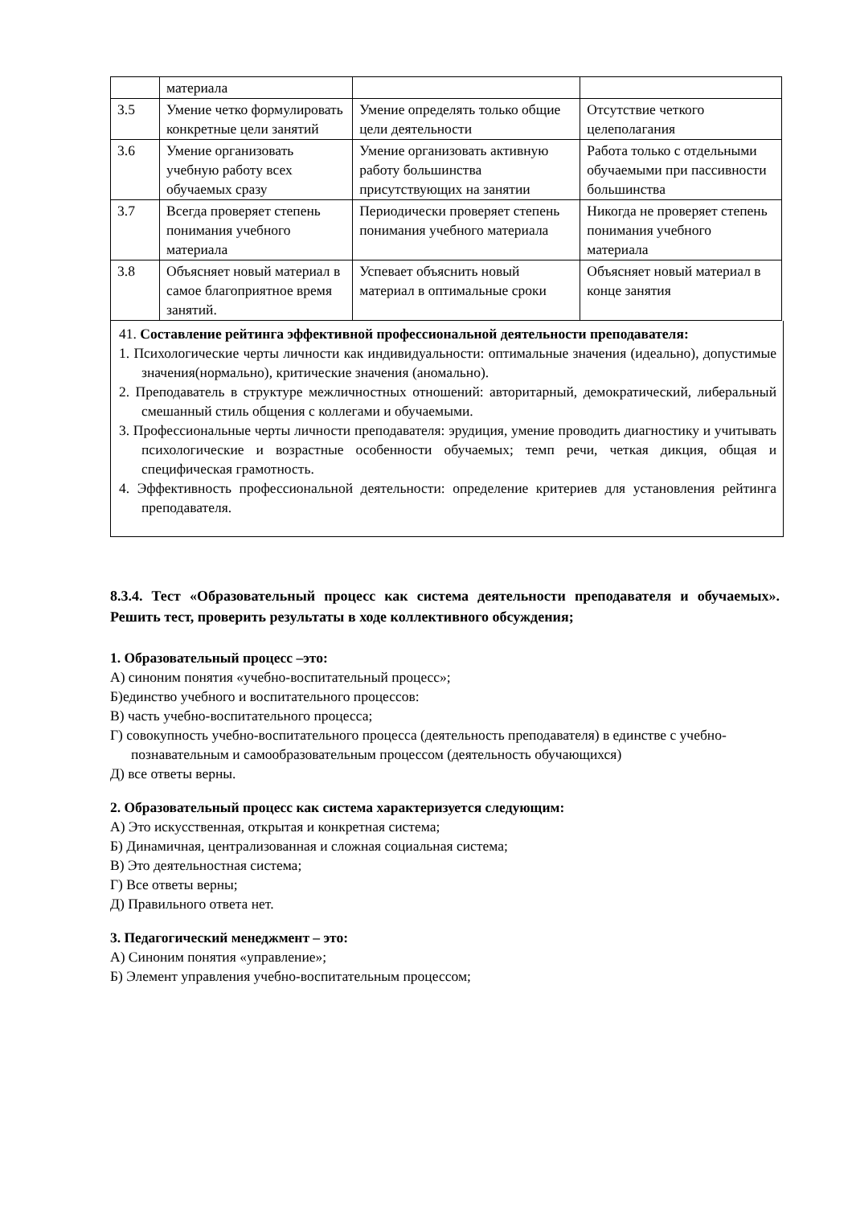| | материала | | |
| 3.5 | Умение четко формулировать конкретные цели занятий | Умение определять только общие цели деятельности | Отсутствие четкого целеполагания |
| 3.6 | Умение организовать учебную работу всех обучаемых сразу | Умение организовать активную работу большинства присутствующих на занятии | Работа только с отдельными обучаемыми при пассивности большинства |
| 3.7 | Всегда проверяет степень понимания учебного материала | Периодически проверяет степень понимания учебного материала | Никогда не проверяет степень понимания учебного материала |
| 3.8 | Объясняет новый материал в самое благоприятное время занятий. | Успевает объяснить новый материал в оптимальные сроки | Объясняет новый материал в конце занятия |
41. Составление рейтинга эффективной профессиональной деятельности преподавателя:
1. Психологические черты личности как индивидуальности: оптимальные значения (идеально), допустимые значения(нормально), критические значения (аномально).
2. Преподаватель в структуре межличностных отношений: авторитарный, демократический, либеральный смешанный стиль общения с коллегами и обучаемыми.
3. Профессиональные черты личности преподавателя: эрудиция, умение проводить диагностику и учитывать психологические и возрастные особенности обучаемых; темп речи, четкая дикция, общая и специфическая грамотность.
4. Эффективность профессиональной деятельности: определение критериев для установления рейтинга преподавателя.
8.3.4. Тест «Образовательный процесс как система деятельности преподавателя и обучаемых». Решить тест, проверить результаты в ходе коллективного обсуждения;
1. Образовательный процесс –это:
А) синоним понятия «учебно-воспитательный процесс»;
Б)единство учебного и воспитательного процессов:
В) часть учебно-воспитательного процесса;
Г) совокупность учебно-воспитательного процесса (деятельность преподавателя) в единстве с учебно-познавательным и самообразовательным процессом (деятельность обучающихся)
Д) все ответы верны.
2. Образовательный процесс как система характеризуется следующим:
А) Это искусственная, открытая и конкретная система;
Б) Динамичная, централизованная и сложная социальная система;
В) Это деятельностная система;
Г) Все ответы верны;
Д) Правильного ответа нет.
3. Педагогический менеджмент – это:
А) Синоним понятия «управление»;
Б) Элемент управления учебно-воспитательным процессом;